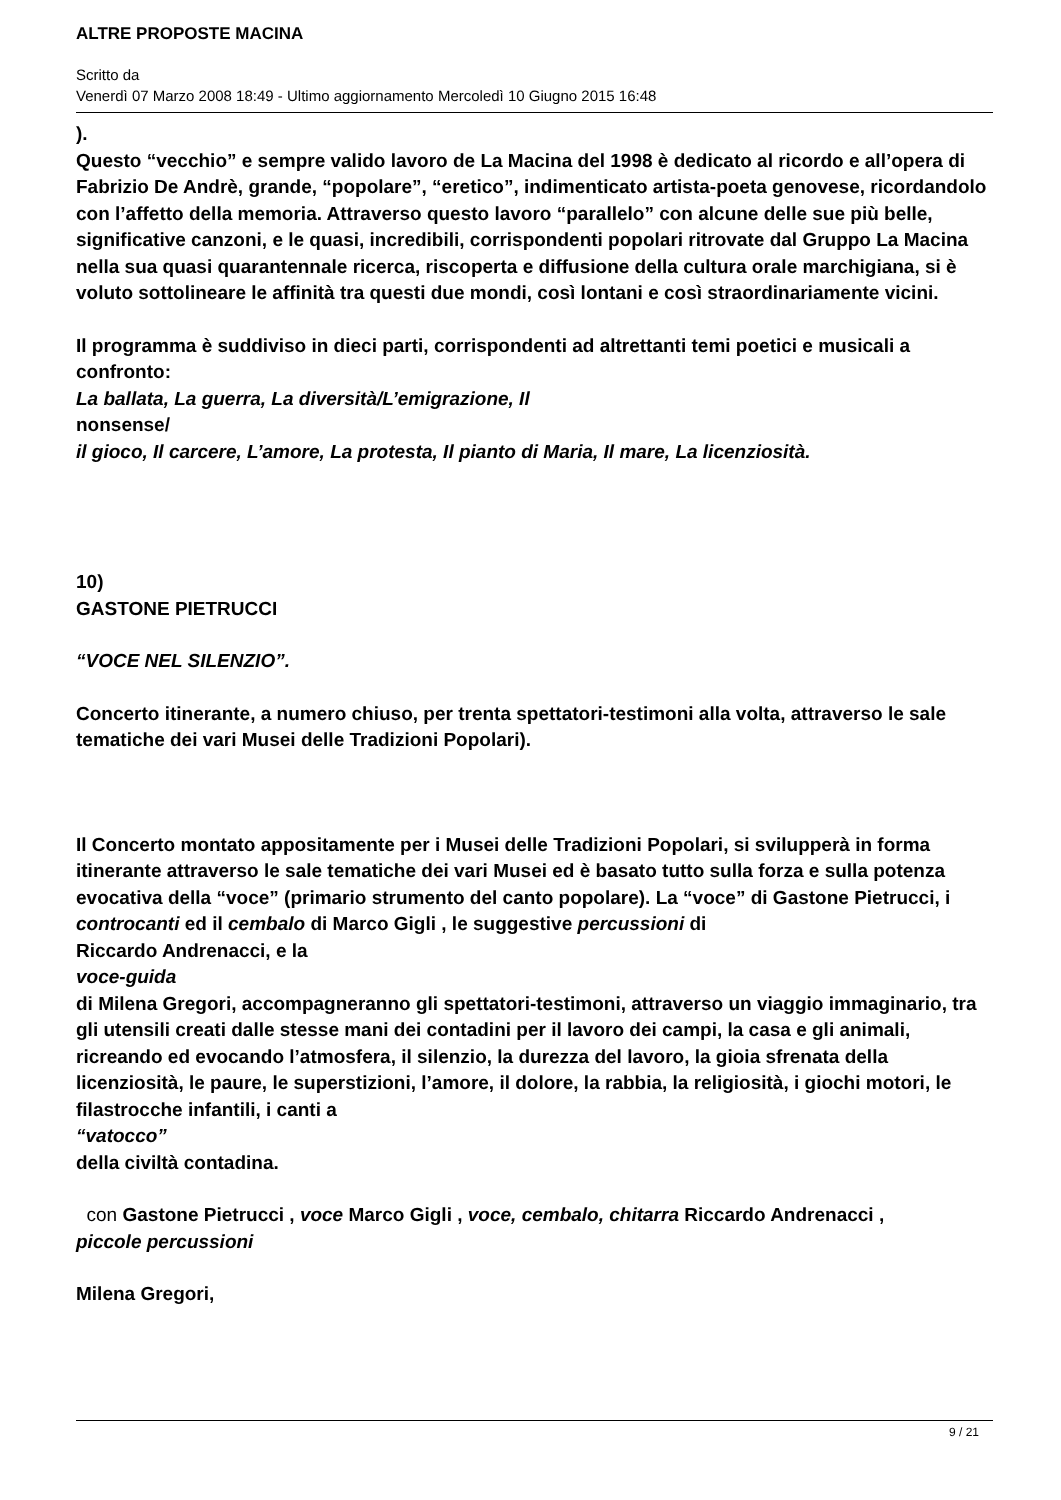ALTRE PROPOSTE MACINA
Scritto da
Venerdì 07 Marzo 2008 18:49 - Ultimo aggiornamento Mercoledì 10 Giugno 2015 16:48
).
Questo “vecchio” e sempre valido lavoro de La Macina del 1998 è dedicato al ricordo e all’opera di Fabrizio De Andrè, grande, “popolare”, “eretico”, indimenticato artista-poeta genovese, ricordandolo con l’affetto della memoria. Attraverso questo lavoro “parallelo” con alcune delle sue più belle, significative canzoni, e le quasi, incredibili, corrispondenti popolari ritrovate dal Gruppo La Macina nella sua quasi quarantennale ricerca, riscoperta e diffusione della cultura orale marchigiana, si è voluto sottolineare le affinità tra questi due mondi, così lontani e così straordinariamente vicini.
Il programma è suddiviso in dieci parti, corrispondenti ad altrettanti temi poetici e musicali a confronto:
La ballata, La guerra, La diversità/L’emigrazione, Il
nonsense/
il gioco, Il carcere, L’amore, La protesta, Il pianto di Maria, Il mare, La licenziosità.
10)
GASTONE PIETRUCCI
“VOCE NEL SILENZIO”.
Concerto itinerante, a numero chiuso, per trenta spettatori-testimoni alla volta, attraverso le sale tematiche dei vari Musei delle Tradizioni Popolari).
Il Concerto montato appositamente per i Musei delle Tradizioni Popolari, si svilupperà in forma itinerante attraverso le sale tematiche dei vari Musei ed è basato tutto sulla forza e sulla potenza evocativa della “voce” (primario strumento del canto popolare). La “voce” di Gastone Pietrucci, i controcanti ed il cembalo di Marco Gigli , le suggestive percussioni di
Riccardo Andrenacci, e la
voce-guida
di Milena Gregori, accompagneranno gli spettatori-testimoni, attraverso un viaggio immaginario, tra gli utensili creati dalle stesse mani dei contadini per il lavoro dei campi, la casa e gli animali, ricreando ed evocando l’atmosfera, il silenzio, la durezza del lavoro, la gioia sfrenata della licenziosità, le paure, le superstizioni, l’amore, il dolore, la rabbia, la religiosità, i giochi motori, le filastrocche infantili, i canti a
“vatocco”
della civiltà contadina.
con Gastone Pietrucci , voce Marco Gigli , voce, cembalo, chitarra Riccardo Andrenacci ,
piccole percussioni
Milena Gregori,
9 / 21